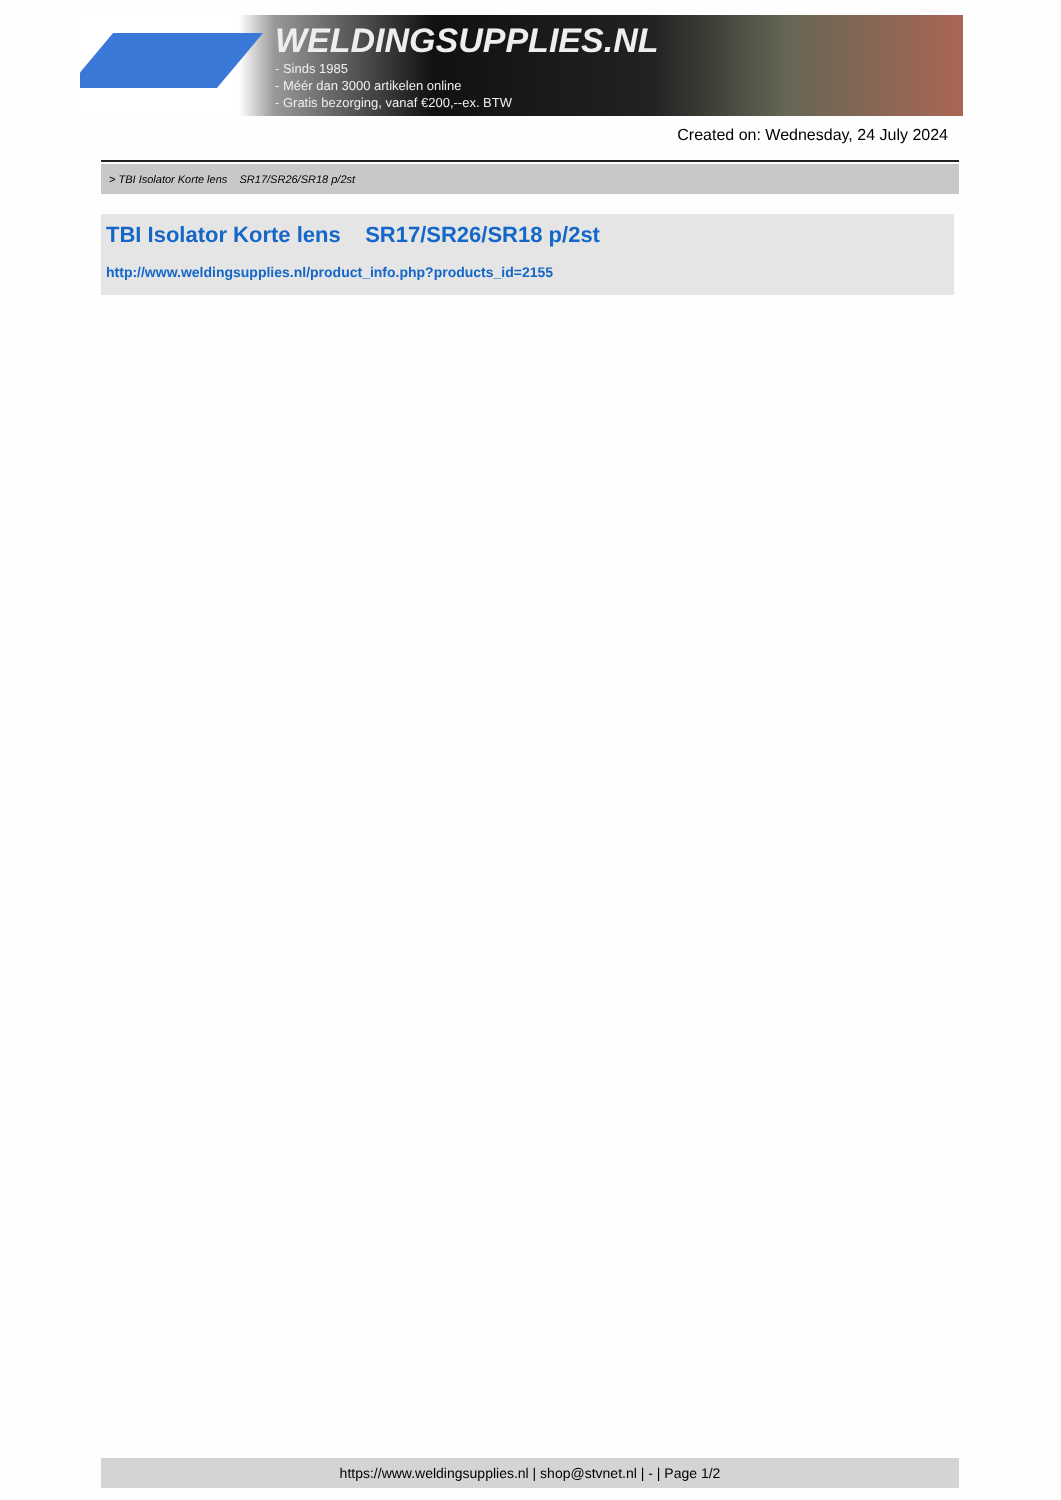WELDINGSUPPLIES.NL
- Sinds 1985
- Méér dan 3000 artikelen online
- Gratis bezorging, vanaf €200,--ex. BTW
Created on: Wednesday, 24 July 2024
> TBI Isolator Korte lens SR17/SR26/SR18 p/2st
TBI Isolator Korte lens SR17/SR26/SR18 p/2st
http://www.weldingsupplies.nl/product_info.php?products_id=2155
https://www.weldingsupplies.nl | shop@stvnet.nl | - | Page 1/2